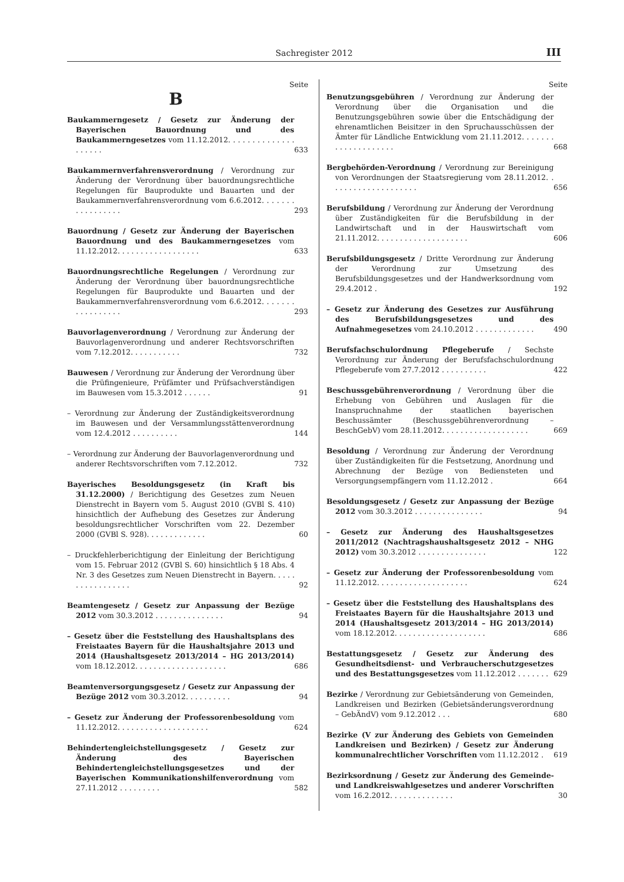Sachregister 2012 III
Seite
B
Baukammerngesetz / Gesetz zur Änderung der Bayerischen Bauordnung und des Baukammerngesetzes vom 11.12.2012. . . . . . . . . . . . . . . . . . . .
633
Baukammernverfahrensverordnung / Verordnung zur Änderung der Verordnung über bauordnungsrechtliche Regelungen für Bauprodukte und Bauarten und der Baukammernverfahrensverordnung vom 6.6.2012. . . . . . . . . . . . . . . . .
293
Bauordnung / Gesetz zur Änderung der Bayerischen Bauordnung und des Baukammerngesetzes vom 11.12.2012. . . . . . . . . . . . . . . . . .
633
Bauordnungsrechtliche Regelungen / Verordnung zur Änderung der Verordnung über bauordnungsrechtliche Regelungen für Bauprodukte und Bauarten und der Baukammernverfahrensverordnung vom 6.6.2012. . . . . . . . . . . . . . . . .
293
Bauvorlagenverordnung / Verordnung zur Änderung der Bauvorlagenverordnung und anderer Rechtsvorschriften vom 7.12.2012. . . . . . . . . . .
732
Bauwesen / Verordnung zur Änderung der Verordnung über die Prüfingenieure, Prüfämter und Prüfsachverständigen im Bauwesen vom 15.3.2012 . . . . . .
91
– Verordnung zur Änderung der Zuständigkeitsverordnung im Bauwesen und der Versammlungsstättenverordnung vom 12.4.2012 . . . . . . . . . .
144
– Verordnung zur Änderung der Bauvorlagenverordnung und anderer Rechtsvorschriften vom 7.12.2012.
732
Bayerisches Besoldungsgesetz (in Kraft bis 31.12.2000) / Berichtigung des Gesetzes zum Neuen Dienstrecht in Bayern vom 5. August 2010 (GVBl S. 410) hinsichtlich der Aufhebung des Gesetzes zur Änderung besoldungsrechtlicher Vorschriften vom 22. Dezember 2000 (GVBl S. 928). . . . . . . . . . . . .
60
– Druckfehlerberichtigung der Einleitung der Berichtigung vom 15. Februar 2012 (GVBl S. 60) hinsichtlich § 18 Abs. 4 Nr. 3 des Gesetzes zum Neuen Dienstrecht in Bayern. . . . . . . . . . . . . . . . .
92
Beamtengesetz / Gesetz zur Anpassung der Bezüge 2012 vom 30.3.2012 . . . . . . . . . . . . . . .
94
– Gesetz über die Feststellung des Haushaltsplans des Freistaates Bayern für die Haushaltsjahre 2013 und 2014 (Haushaltsgesetz 2013/2014 – HG 2013/2014) vom 18.12.2012. . . . . . . . . . . . . . . . . . . .
686
Beamtenversorgungsgesetz / Gesetz zur Anpassung der Bezüge 2012 vom 30.3.2012. . . . . . . . . .
94
– Gesetz zur Änderung der Professorenbesoldung vom 11.12.2012. . . . . . . . . . . . . . . . . . . .
624
Behindertengleichstellungsgesetz / Gesetz zur Änderung des Bayerischen Behindertengleichstellungsgesetzes und der Bayerischen Kommunikationshilfenverordnung vom 27.11.2012 . . . . . . . . .
582
Seite
Benutzungsgebühren / Verordnung zur Änderung der Verordnung über die Organisation und die Benutzungsgebühren sowie über die Entschädigung der ehrenamtlichen Beisitzer in den Spruchausschüssen der Ämter für Ländliche Entwicklung vom 21.11.2012. . . . . . . . . . . . . . . . . . . .
668
Bergbehörden-Verordnung / Verordnung zur Bereinigung von Verordnungen der Staatsregierung vom 28.11.2012. . . . . . . . . . . . . . . . . . . .
656
Berufsbildung / Verordnung zur Änderung der Verordnung über Zuständigkeiten für die Berufsbildung in der Landwirtschaft und in der Hauswirtschaft vom 21.11.2012. . . . . . . . . . . . . . . . . . . .
606
Berufsbildungsgesetz / Dritte Verordnung zur Änderung der Verordnung zur Umsetzung des Berufsbildungsgesetzes und der Handwerksordnung vom 29.4.2012 .
192
– Gesetz zur Änderung des Gesetzes zur Ausführung des Berufsbildungsgesetzes und des Aufnahmegesetzes vom 24.10.2012 . . . . . . . . . . . . .
490
Berufsfachschulordnung Pflegeberufe / Sechste Verordnung zur Änderung der Berufsfachschulordnung Pflegeberufe vom 27.7.2012 . . . . . . . . . .
422
Beschussgebührenverordnung / Verordnung über die Erhebung von Gebühren und Auslagen für die Inanspruchnahme der staatlichen bayerischen Beschussämter (Beschussgebührenverordnung – BeschGebV) vom 28.11.2012. . . . . . . . . . . . . . . . . . .
669
Besoldung / Verordnung zur Änderung der Verordnung über Zuständigkeiten für die Festsetzung, Anordnung und Abrechnung der Bezüge von Bediensteten und Versorgungsempfängern vom 11.12.2012 .
664
Besoldungsgesetz / Gesetz zur Anpassung der Bezüge 2012 vom 30.3.2012 . . . . . . . . . . . . . . .
94
– Gesetz zur Änderung des Haushaltsgesetzes 2011/2012 (Nachtragshaushaltsgesetz 2012 – NHG 2012) vom 30.3.2012 . . . . . . . . . . . . . . .
122
– Gesetz zur Änderung der Professorenbesoldung vom 11.12.2012. . . . . . . . . . . . . . . . . . . .
624
– Gesetz über die Feststellung des Haushaltsplans des Freistaates Bayern für die Haushaltsjahre 2013 und 2014 (Haushaltsgesetz 2013/2014 – HG 2013/2014) vom 18.12.2012. . . . . . . . . . . . . . . . . . . .
686
Bestattungsgesetz / Gesetz zur Änderung des Gesundheitsdienst- und Verbraucherschutzgesetzes und des Bestattungsgesetzes vom 11.12.2012 . . . . . . .
629
Bezirke / Verordnung zur Gebietsänderung von Gemeinden, Landkreisen und Bezirken (Gebietsänderungsverordnung – GebÄndV) vom 9.12.2012 . . .
680
Bezirke (V zur Änderung des Gebiets von Gemeinden Landkreisen und Bezirken) / Gesetz zur Änderung kommunalrechtlicher Vorschriften vom 11.12.2012 .
619
Bezirksordnung / Gesetz zur Änderung des Gemeinde- und Landkreiswahlgesetzes und anderer Vorschriften vom 16.2.2012. . . . . . . . . . . . . .
30